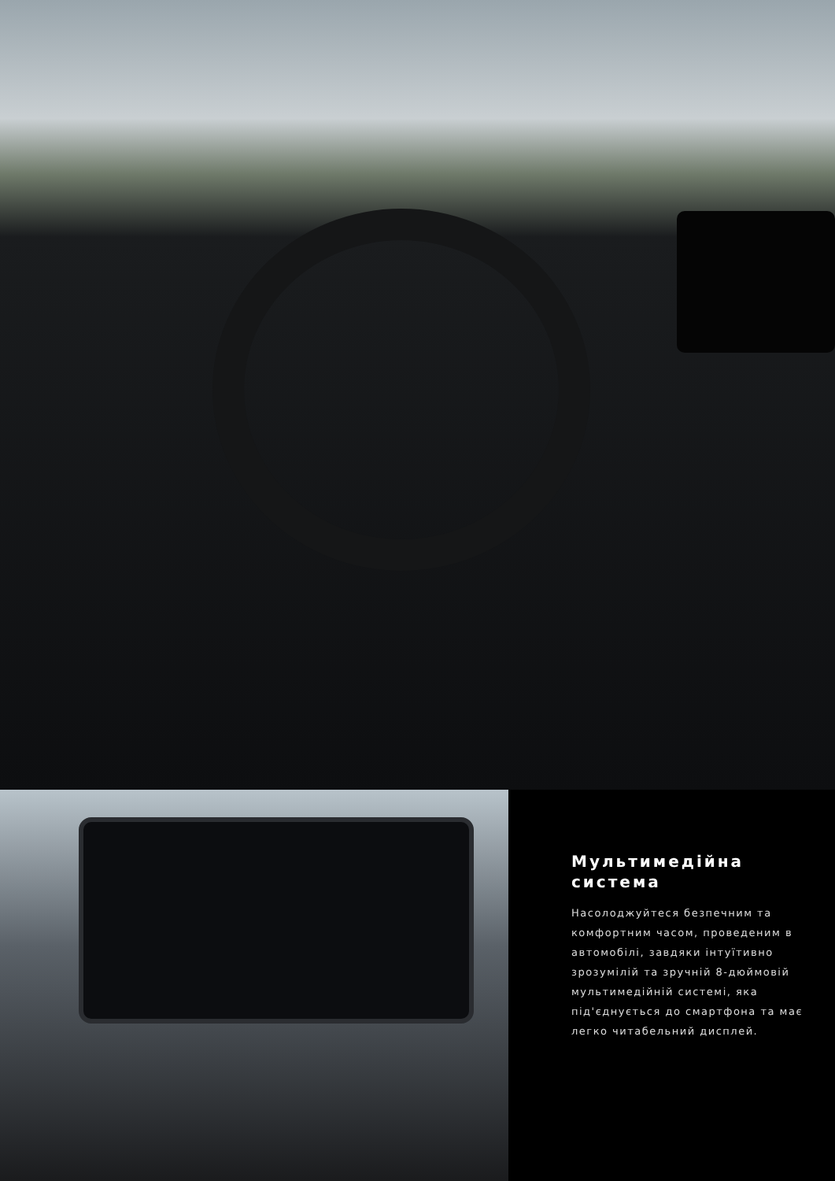Мультимедійна система
Насолоджуйтеся безпечним та комфортним часом, проведеним в автомобілі, завдяки інтуїтивно зрозумілій та зручній 8-дюймовій мультимедійній системі, яка під'єднується до смартфона та має легко читабельний дисплей.